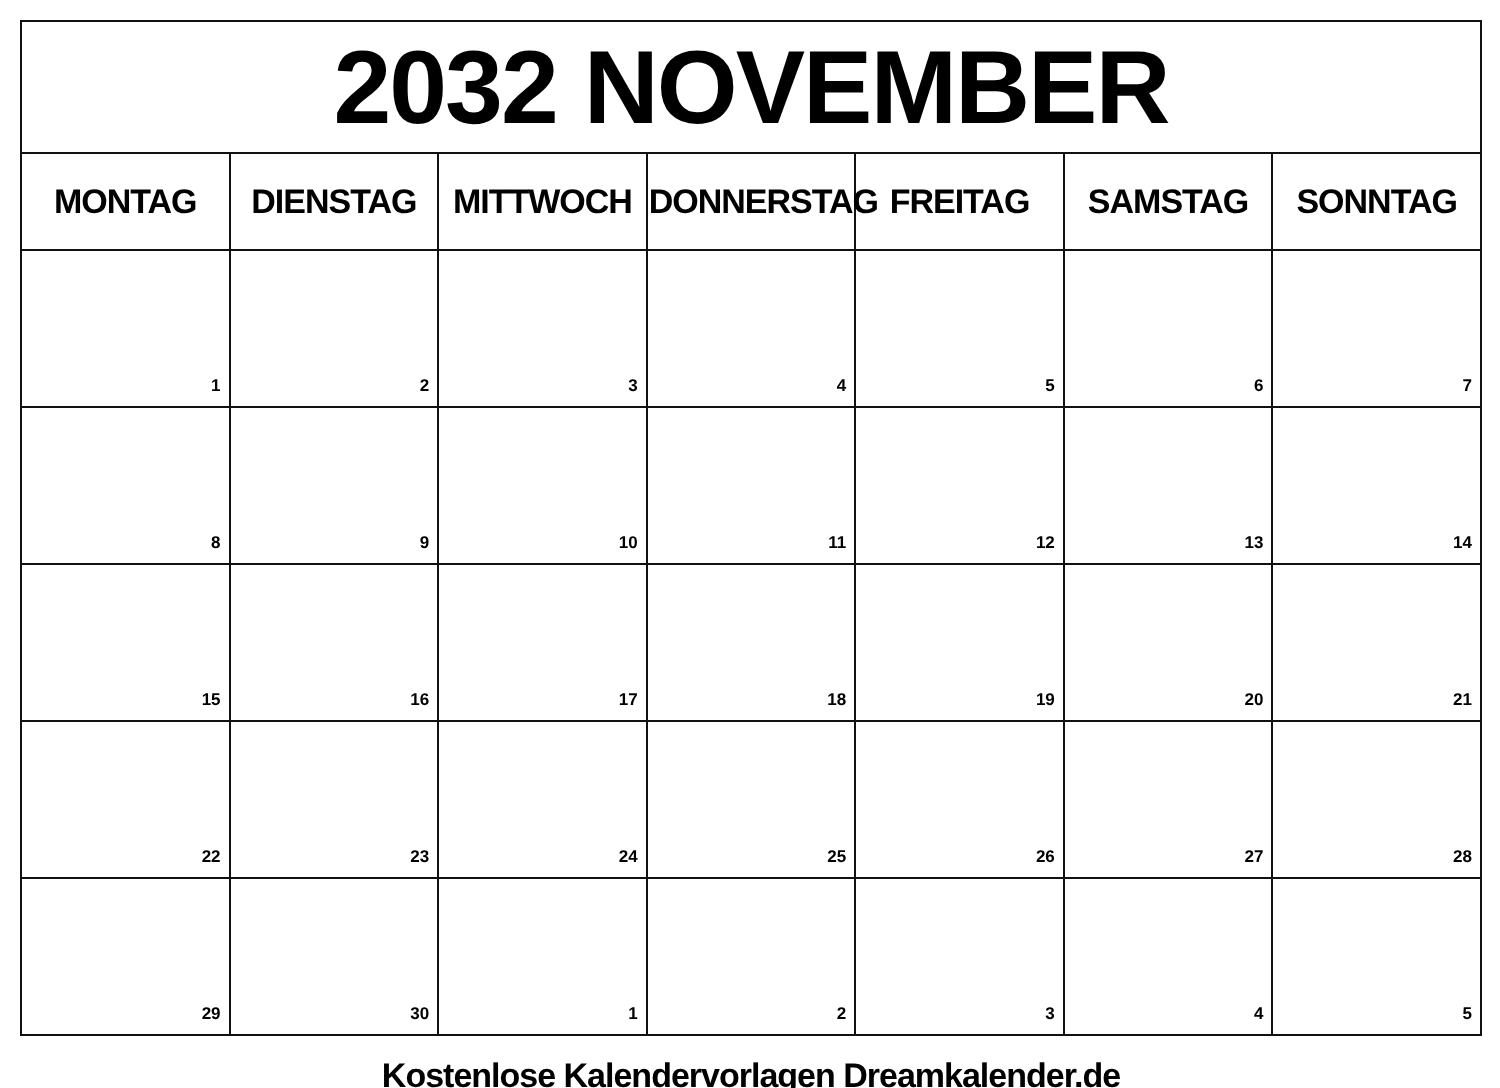| 2032 NOVEMBER | | | | | | |
| MONTAG | DIENSTAG | MITTWOCH | DONNERSTAG | FREITAG | SAMSTAG | SONNTAG |
| 1 | 2 | 3 | 4 | 5 | 6 | 7 |
| 8 | 9 | 10 | 11 | 12 | 13 | 14 |
| 15 | 16 | 17 | 18 | 19 | 20 | 21 |
| 22 | 23 | 24 | 25 | 26 | 27 | 28 |
| 29 | 30 | 1 | 2 | 3 | 4 | 5 |
Kostenlose Kalendervorlagen Dreamkalender.de